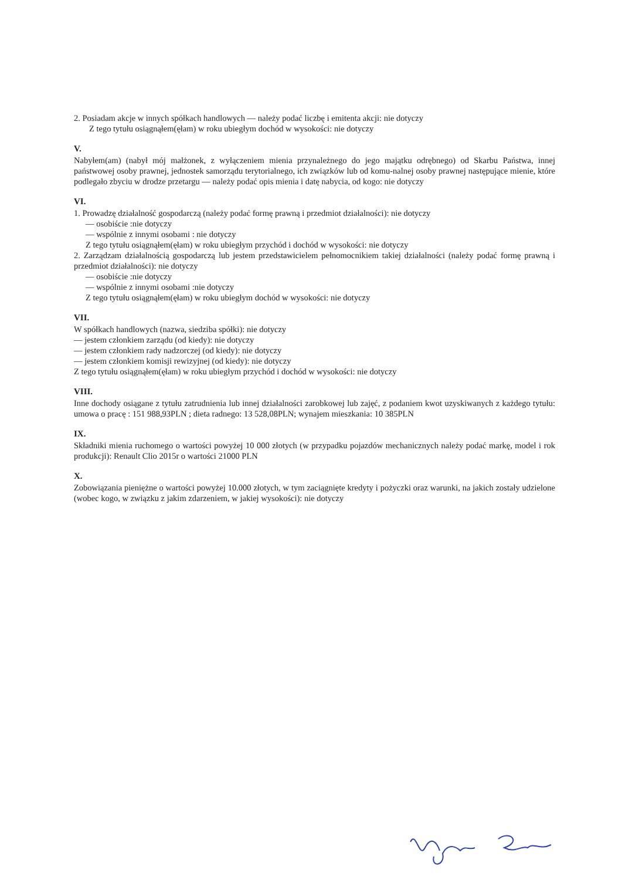2. Posiadam akcje w innych spółkach handlowych — należy podać liczbę i emitenta akcji: nie dotyczy
Z tego tytułu osiągnąłem(ęłam) w roku ubiegłym dochód w wysokości: nie dotyczy
V.
Nabyłem(am) (nabył mój małżonek, z wyłączeniem mienia przynależnego do jego majątku odrębnego) od Skarbu Państwa, innej państwowej osoby prawnej, jednostek samorządu terytorialnego, ich związków lub od komu-nalnej osoby prawnej następujące mienie, które podlegało zbyciu w drodze przetargu — należy podać opis mienia i datę nabycia, od kogo: nie dotyczy
VI.
1. Prowadzę działalność gospodarczą (należy podać formę prawną i przedmiot działalności): nie dotyczy
— osobiście :nie dotyczy
— wspólnie z innymi osobami : nie dotyczy
Z tego tytułu osiągnąłem(ęłam) w roku ubiegłym przychód i dochód w wysokości: nie dotyczy
2. Zarządzam działalnością gospodarczą lub jestem przedstawicielem pełnomocnikiem takiej działalności (należy podać formę prawną i przedmiot działalności): nie dotyczy
— osobiście :nie dotyczy
— wspólnie z innymi osobami :nie dotyczy
Z tego tytułu osiągnąłem(ęłam) w roku ubiegłym dochód w wysokości: nie dotyczy
VII.
W spółkach handlowych (nazwa, siedziba spółki): nie dotyczy
— jestem członkiem zarządu (od kiedy): nie dotyczy
— jestem członkiem rady nadzorczej (od kiedy): nie dotyczy
— jestem członkiem komisji rewizyjnej (od kiedy): nie dotyczy
Z tego tytułu osiągnąłem(ęłam) w roku ubiegłym przychód i dochód w wysokości: nie dotyczy
VIII.
Inne dochody osiągane z tytułu zatrudnienia lub innej działalności zarobkowej lub zajęć, z podaniem kwot uzyskiwanych z każdego tytułu: umowa o pracę : 151 988,93PLN ; dieta radnego: 13 528,08PLN; wynajem mieszkania: 10 385PLN
IX.
Składniki mienia ruchomego o wartości powyżej 10 000 złotych (w przypadku pojazdów mechanicznych należy podać markę, model i rok produkcji): Renault Clio 2015r o wartości 21000 PLN
X.
Zobowiązania pieniężne o wartości powyżej 10.000 złotych, w tym zaciągnięte kredyty i pożyczki oraz warunki, na jakich zostały udzielone (wobec kogo, w związku z jakim zdarzeniem, w jakiej wysokości): nie dotyczy